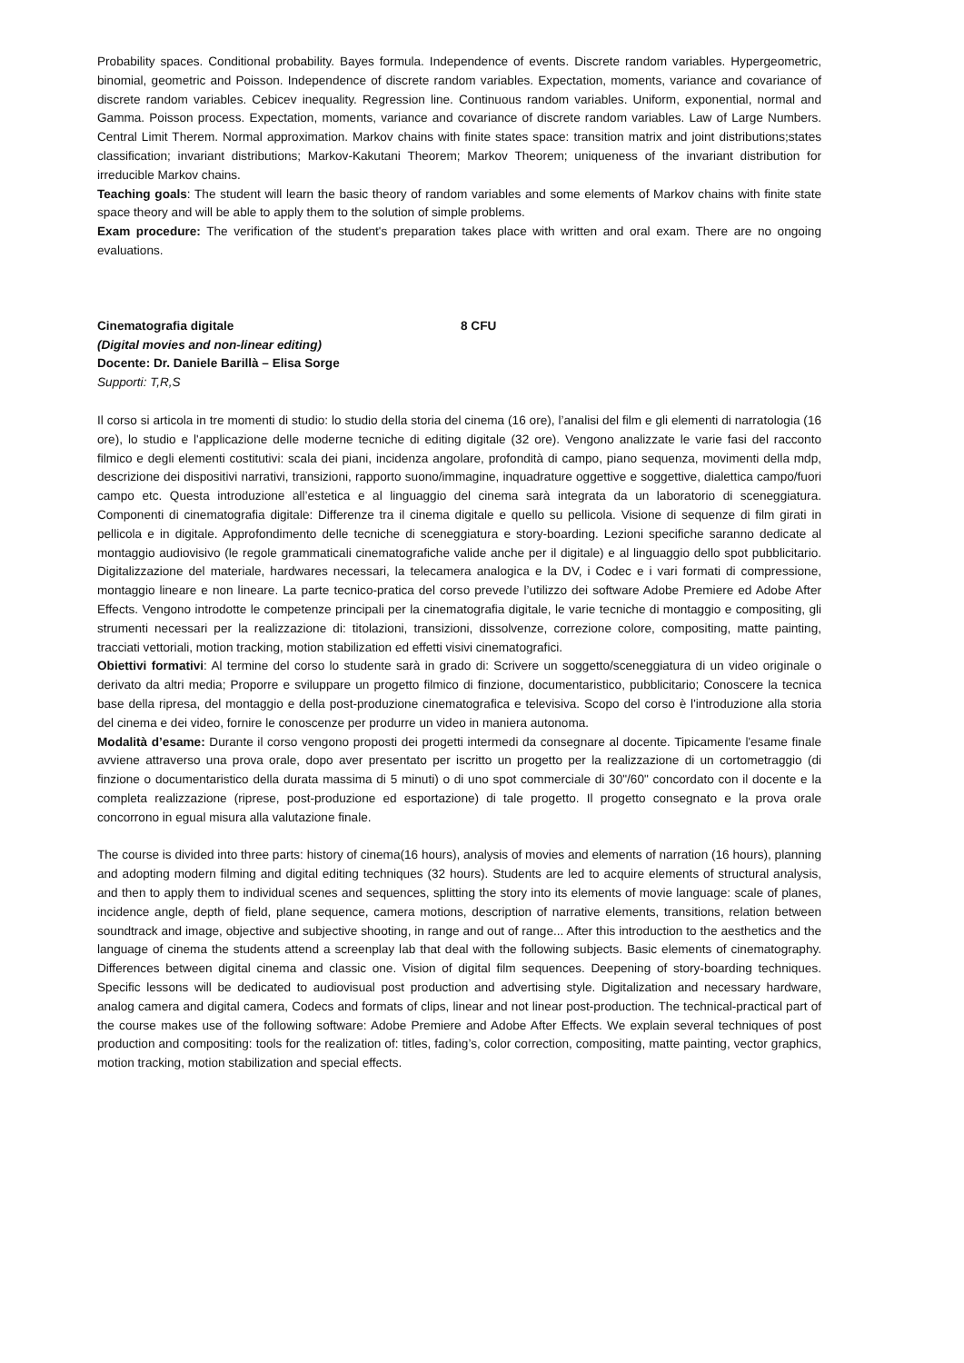Probability spaces. Conditional probability. Bayes formula. Independence of events. Discrete random variables. Hypergeometric, binomial, geometric and Poisson. Independence of discrete random variables. Expectation, moments, variance and covariance of discrete random variables. Cebicev inequality. Regression line. Continuous random variables. Uniform, exponential, normal and Gamma. Poisson process. Expectation, moments, variance and covariance of discrete random variables. Law of Large Numbers. Central Limit Therem. Normal approximation. Markov chains with finite states space: transition matrix and joint distributions;states classification; invariant distributions; Markov-Kakutani Theorem; Markov Theorem; uniqueness of the invariant distribution for irreducible Markov chains.
Teaching goals: The student will learn the basic theory of random variables and some elements of Markov chains with finite state space theory and will be able to apply them to the solution of simple problems.
Exam procedure: The verification of the student's preparation takes place with written and oral exam. There are no ongoing evaluations.
Cinematografia digitale 8 CFU
(Digital movies and non-linear editing)
Docente: Dr. Daniele Barillà – Elisa Sorge
Supporti: T,R,S
Il corso si articola in tre momenti di studio: lo studio della storia del cinema (16 ore), l’analisi del film e gli elementi di narratologia (16 ore), lo studio e l'applicazione delle moderne tecniche di editing digitale (32 ore). Vengono analizzate le varie fasi del racconto filmico e degli elementi costitutivi: scala dei piani, incidenza angolare, profondità di campo, piano sequenza, movimenti della mdp, descrizione dei dispositivi narrativi, transizioni, rapporto suono/immagine, inquadrature oggettive e soggettive, dialettica campo/fuori campo etc. Questa introduzione all’estetica e al linguaggio del cinema sarà integrata da un laboratorio di sceneggiatura. Componenti di cinematografia digitale: Differenze tra il cinema digitale e quello su pellicola. Visione di sequenze di film girati in pellicola e in digitale. Approfondimento delle tecniche di sceneggiatura e story-boarding. Lezioni specifiche saranno dedicate al montaggio audiovisivo (le regole grammaticali cinematografiche valide anche per il digitale) e al linguaggio dello spot pubblicitario. Digitalizzazione del materiale, hardwares necessari, la telecamera analogica e la DV, i Codec e i vari formati di compressione, montaggio lineare e non lineare. La parte tecnico-pratica del corso prevede l’utilizzo dei software Adobe Premiere ed Adobe After Effects. Vengono introdotte le competenze principali per la cinematografia digitale, le varie tecniche di montaggio e compositing, gli strumenti necessari per la realizzazione di: titolazioni, transizioni, dissolvenze, correzione colore, compositing, matte painting, tracciati vettoriali, motion tracking, motion stabilization ed effetti visivi cinematografici.
Obiettivi formativi: Al termine del corso lo studente sarà in grado di: Scrivere un soggetto/sceneggiatura di un video originale o derivato da altri media; Proporre e sviluppare un progetto filmico di finzione, documentaristico, pubblicitario; Conoscere la tecnica base della ripresa, del montaggio e della post-produzione cinematografica e televisiva. Scopo del corso è l'introduzione alla storia del cinema e dei video, fornire le conoscenze per produrre un video in maniera autonoma.
Modalità d’esame: Durante il corso vengono proposti dei progetti intermedi da consegnare al docente. Tipicamente l'esame finale avviene attraverso una prova orale, dopo aver presentato per iscritto un progetto per la realizzazione di un cortometraggio (di finzione o documentaristico della durata massima di 5 minuti) o di uno spot commerciale di 30"/60" concordato con il docente e la completa realizzazione (riprese, post-produzione ed esportazione) di tale progetto. Il progetto consegnato e la prova orale concorrono in egual misura alla valutazione finale.
The course is divided into three parts: history of cinema(16 hours), analysis of movies and elements of narration (16 hours), planning and adopting modern filming and digital editing techniques (32 hours). Students are led to acquire elements of structural analysis, and then to apply them to individual scenes and sequences, splitting the story into its elements of movie language: scale of planes, incidence angle, depth of field, plane sequence, camera motions, description of narrative elements, transitions, relation between soundtrack and image, objective and subjective shooting, in range and out of range... After this introduction to the aesthetics and the language of cinema the students attend a screenplay lab that deal with the following subjects. Basic elements of cinematography. Differences between digital cinema and classic one. Vision of digital film sequences. Deepening of story-boarding techniques. Specific lessons will be dedicated to audiovisual post production and advertising style. Digitalization and necessary hardware, analog camera and digital camera, Codecs and formats of clips, linear and not linear post-production. The technical-practical part of the course makes use of the following software: Adobe Premiere and Adobe After Effects. We explain several techniques of post production and compositing: tools for the realization of: titles, fading’s, color correction, compositing, matte painting, vector graphics, motion tracking, motion stabilization and special effects.